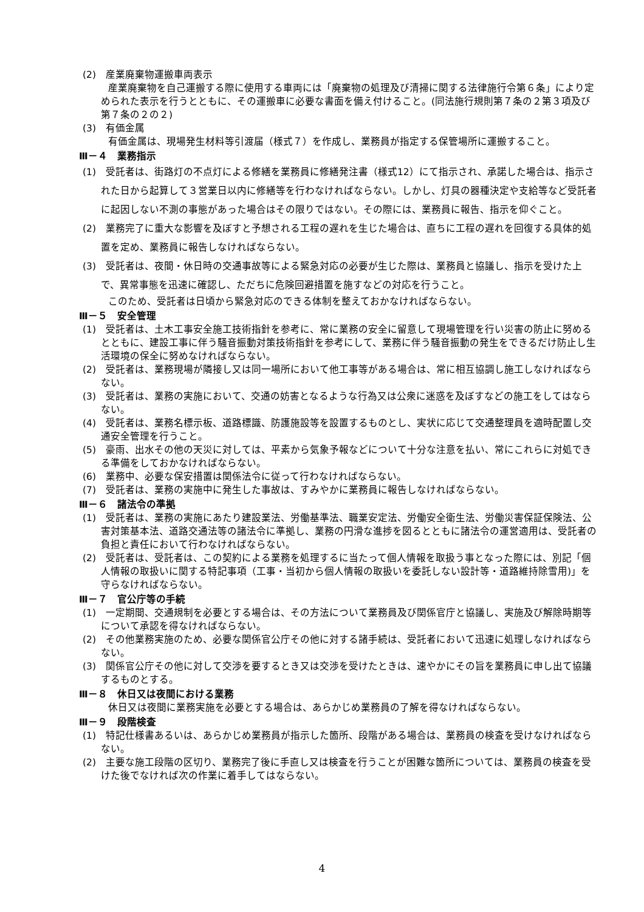(2)　産業廃棄物運搬車両表示
産業廃棄物を自己運搬する際に使用する車両には「廃棄物の処理及び清掃に関する法律施行令第６条」により定められた表示を行うとともに、その運搬車に必要な書面を備え付けること。(同法施行規則第７条の２第３項及び第７条の２の２)
(3)　有価金属
有価金属は、現場発生材料等引渡届（様式７）を作成し、業務員が指定する保管場所に運搬すること。
Ⅲ－４　業務指示
(1)　受託者は、街路灯の不点灯による修繕を業務員に修繕発注書（様式12）にて指示され、承諾した場合は、指示された日から起算して３営業日以内に修繕等を行わなければならない。しかし、灯具の器種決定や支給等など受託者に起因しない不測の事態があった場合はその限りではない。その際には、業務員に報告、指示を仰ぐこと。
(2)　業務完了に重大な影響を及ぼすと予想される工程の遅れを生じた場合は、直ちに工程の遅れを回復する具体的処置を定め、業務員に報告しなければならない。
(3)　受託者は、夜間・休日時の交通事故等による緊急対応の必要が生じた際は、業務員と協議し、指示を受けた上で、異常事態を迅速に確認し、ただちに危険回避措置を施すなどの対応を行うこと。
このため、受託者は日頃から緊急対応のできる体制を整えておかなければならない。
Ⅲ－５　安全管理
(1)　受託者は、土木工事安全施工技術指針を参考に、常に業務の安全に留意して現場管理を行い災害の防止に努めるとともに、建設工事に伴う騒音振動対策技術指針を参考にして、業務に伴う騒音振動の発生をできるだけ防止し生活環境の保全に努めなければならない。
(2)　受託者は、業務現場が隣接し又は同一場所において他工事等がある場合は、常に相互協調し施工しなければならない。
(3)　受託者は、業務の実施において、交通の妨害となるような行為又は公衆に迷惑を及ぼすなどの施工をしてはならない。
(4)　受託者は、業務名標示板、道路標識、防護施設等を設置するものとし、実状に応じて交通整理員を適時配置し交通安全管理を行うこと。
(5)　豪雨、出水その他の天災に対しては、平素から気象予報などについて十分な注意を払い、常にこれらに対処できる準備をしておかなければならない。
(6)　業務中、必要な保安措置は関係法令に従って行わなければならない。
(7)　受託者は、業務の実施中に発生した事故は、すみやかに業務員に報告しなければならない。
Ⅲ－６　諸法令の準拠
(1)　受託者は、業務の実施にあたり建設業法、労働基準法、職業安定法、労働安全衛生法、労働災害保証保険法、公害対策基本法、道路交通法等の諸法令に準拠し、業務の円滑な進捗を図るとともに諸法令の運営適用は、受託者の負担と責任において行わなければならない。
(2)　受託者は、受託者は、この契約による業務を処理するに当たって個人情報を取扱う事となった際には、別記「個人情報の取扱いに関する特記事項（工事・当初から個人情報の取扱いを委託しない設計等・道路維持除雪用)」を守らなければならない。
Ⅲ－７　官公庁等の手続
(1)　一定期間、交通規制を必要とする場合は、その方法について業務員及び関係官庁と協議し、実施及び解除時期等について承認を得なければならない。
(2)　その他業務実施のため、必要な関係官公庁その他に対する諸手続は、受託者において迅速に処理しなければならない。
(3)　関係官公庁その他に対して交渉を要するとき又は交渉を受けたときは、速やかにその旨を業務員に申し出て協議するものとする。
Ⅲ－８　休日又は夜間における業務
休日又は夜間に業務実施を必要とする場合は、あらかじめ業務員の了解を得なければならない。
Ⅲ－９　段階検査
(1)　特記仕様書あるいは、あらかじめ業務員が指示した箇所、段階がある場合は、業務員の検査を受けなければならない。
(2)　主要な施工段階の区切り、業務完了後に手直し又は検査を行うことが困難な箇所については、業務員の検査を受けた後でなければ次の作業に着手してはならない。
4